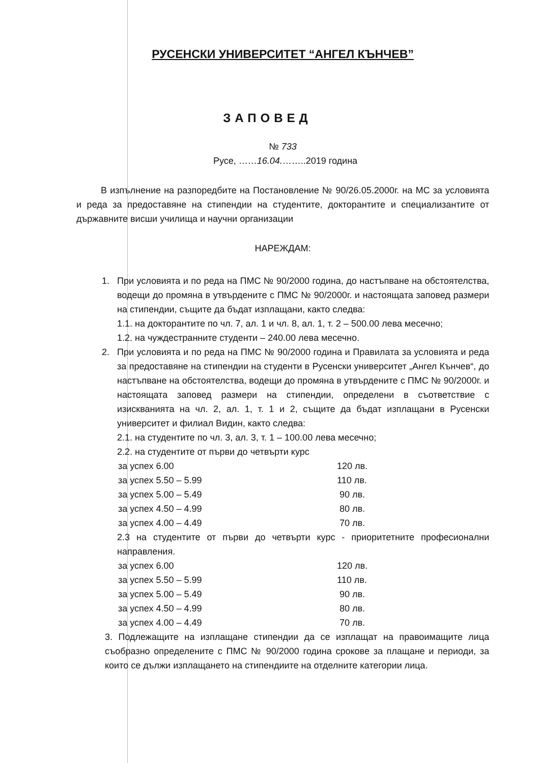РУСЕНСКИ УНИВЕРСИТЕТ “АНГЕЛ КЪНЧЕВ”
ЗАПОВЕД
№ 733
Русе, ……16.04.……..2019 година
В изпълнение на разпоредбите на Постановление № 90/26.05.2000г. на МС за условията и реда за предоставяне на стипендии на студентите, докторантите и специализантите от държавните висши училища и научни организации
НАРЕЖДАМ:
1.
При условията и по реда на ПМС № 90/2000 година, до настъпване на обстоятелства, водещи до промяна в утвърдените с ПМС № 90/2000г. и настоящата заповед размери на стипендии, същите да бъдат изплащани, както следва:
1.1. на докторантите по чл. 7, ал. 1 и чл. 8, ал. 1, т. 2 – 500.00 лева месечно;
1.2. на чуждестранните студенти – 240.00 лева месечно.
2.
При условията и по реда на ПМС № 90/2000 година и Правилата за условията и реда за предоставяне на стипендии на студенти в Русенски университет „Ангел Кънчев“, до настъпване на обстоятелства, водещи до промяна в утвърдените с ПМС № 90/2000г. и настоящата заповед размери на стипендии, определени в съответствие с изискванията на чл. 2, ал. 1, т. 1 и 2, същите да бъдат изплащани в Русенски университет и филиал Видин, както следва:
2.1. на студентите по чл. 3, ал. 3, т. 1 – 100.00 лева месечно;
2.2. на студентите от първи до четвърти курс
| за успех 6.00 | 120 лв. |
| за успех 5.50 – 5.99 | 110 лв. |
| за успех 5.00 – 5.49 | 90 лв. |
| за успех 4.50 – 4.99 | 80 лв. |
| за успех 4.00 – 4.49 | 70 лв. |
2.3 на студентите от първи до четвърти курс - приоритетните професионални направления.
| за успех 6.00 | 120 лв. |
| за успех 5.50 – 5.99 | 110 лв. |
| за успех 5.00 – 5.49 | 90 лв. |
| за успех 4.50 – 4.99 | 80 лв. |
| за успех 4.00 – 4.49 | 70 лв. |
3. Подлежащите на изплащане стипендии да се изплащат на правоимащите лица съобразно определените с ПМС № 90/2000 година срокове за плащане и периоди, за които се дължи изплащането на стипендиите на отделните категории лица.